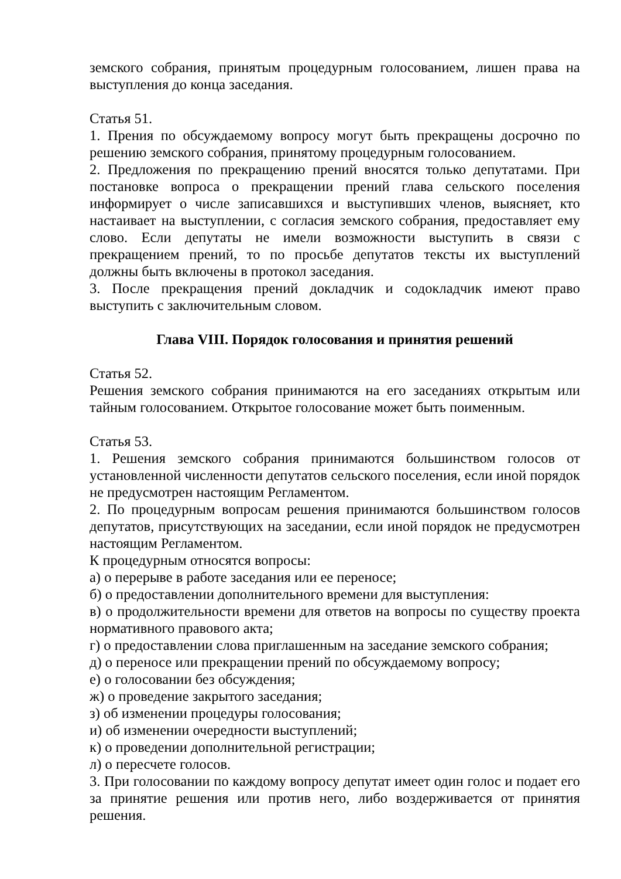земского собрания, принятым процедурным голосованием, лишен права на выступления до конца заседания.
Статья 51.
1. Прения по обсуждаемому вопросу могут быть прекращены досрочно по решению земского собрания, принятому процедурным голосованием.
2. Предложения по прекращению прений вносятся только депутатами. При постановке вопроса о прекращении прений глава сельского поселения информирует о числе записавшихся и выступивших членов, выясняет, кто настаивает на выступлении, с согласия земского собрания, предоставляет ему слово. Если депутаты не имели возможности выступить в связи с прекращением прений, то по просьбе депутатов тексты их выступлений должны быть включены в протокол заседания.
3. После прекращения прений докладчик и содокладчик имеют право выступить с заключительным словом.
Глава VIII. Порядок голосования и принятия решений
Статья 52.
Решения земского собрания принимаются на его заседаниях открытым или тайным голосованием. Открытое голосование может быть поименным.
Статья 53.
1. Решения земского собрания принимаются большинством голосов от установленной численности депутатов сельского поселения, если иной порядок не предусмотрен настоящим Регламентом.
2. По процедурным вопросам решения принимаются большинством голосов депутатов, присутствующих на заседании, если иной порядок не предусмотрен настоящим Регламентом.
К процедурным относятся вопросы:
а) о перерыве в работе заседания или ее переносе;
б) о предоставлении дополнительного времени для выступления:
в) о продолжительности времени для ответов на вопросы по существу проекта нормативного правового акта;
г) о предоставлении слова приглашенным на заседание земского собрания;
д) о переносе или прекращении прений по обсуждаемому вопросу;
е) о голосовании без обсуждения;
ж) о проведение закрытого заседания;
з) об изменении процедуры голосования;
и) об изменении очередности выступлений;
к) о проведении дополнительной регистрации;
л) о пересчете голосов.
3. При голосовании по каждому вопросу депутат имеет один голос и подает его за принятие решения или против него, либо воздерживается от принятия решения.